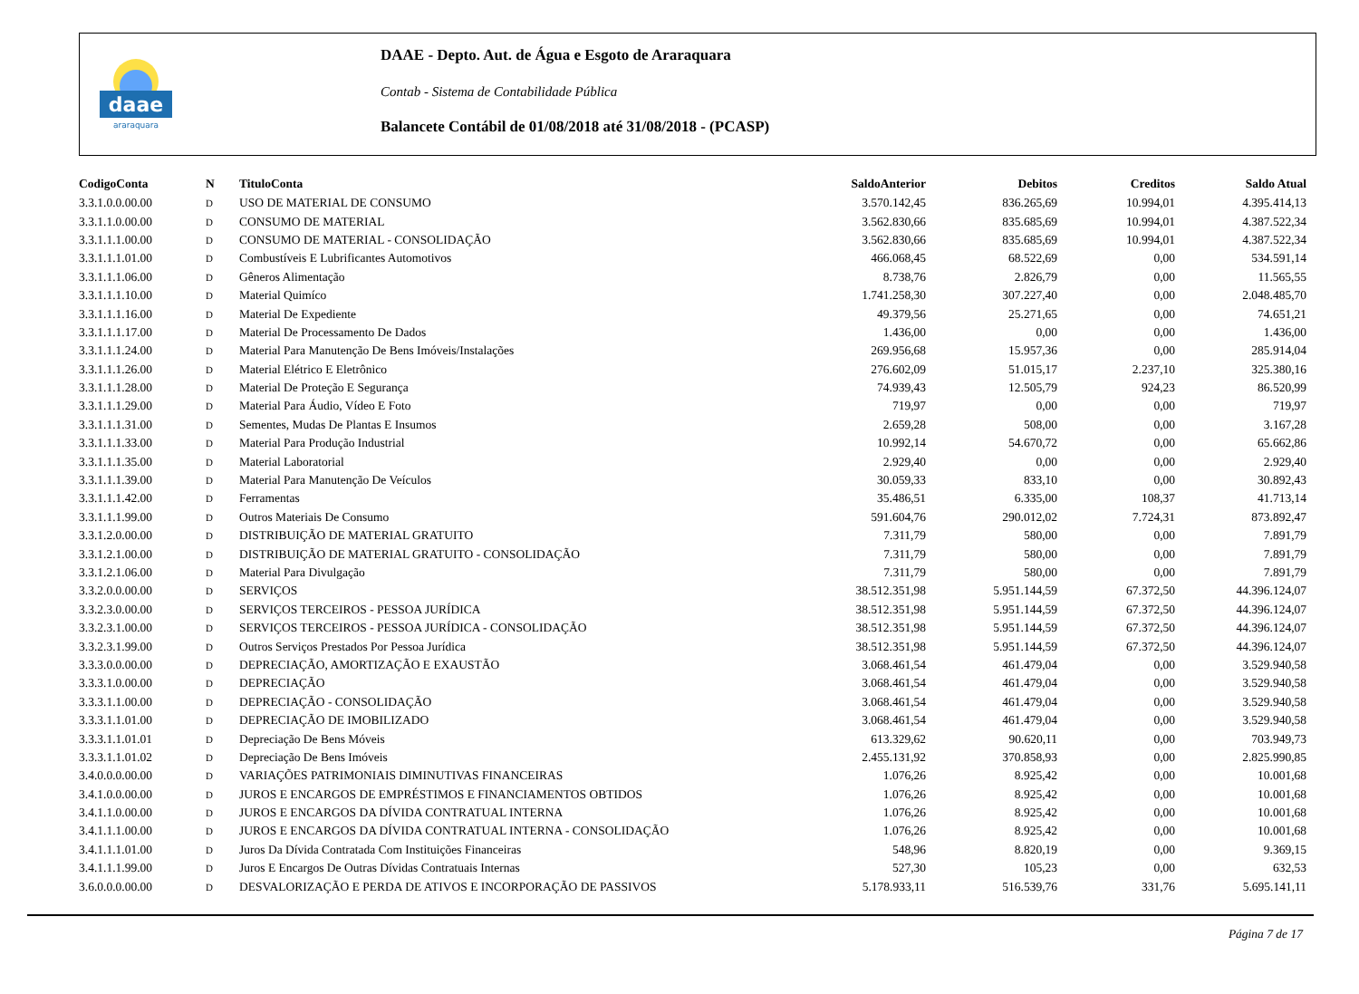daae
araraquara
DAAE - Depto. Aut. de Água e Esgoto de Araraquara
Contab - Sistema de Contabilidade Pública
Balancete Contábil de 01/08/2018 até 31/08/2018 - (PCASP)
| CodigoConta | N | TituloConta | SaldoAnterior | Debitos | Creditos | Saldo Atual |
| --- | --- | --- | --- | --- | --- | --- |
| 3.3.1.0.0.00.00 | D | USO DE MATERIAL DE CONSUMO | 3.570.142,45 | 836.265,69 | 10.994,01 | 4.395.414,13 |
| 3.3.1.1.0.00.00 | D | CONSUMO DE MATERIAL | 3.562.830,66 | 835.685,69 | 10.994,01 | 4.387.522,34 |
| 3.3.1.1.1.00.00 | D | CONSUMO DE MATERIAL - CONSOLIDAÇÃO | 3.562.830,66 | 835.685,69 | 10.994,01 | 4.387.522,34 |
| 3.3.1.1.1.01.00 | D | Combustíveis E Lubrificantes Automotivos | 466.068,45 | 68.522,69 | 0,00 | 534.591,14 |
| 3.3.1.1.1.06.00 | D | Gêneros Alimentação | 8.738,76 | 2.826,79 | 0,00 | 11.565,55 |
| 3.3.1.1.1.10.00 | D | Material Quimíco | 1.741.258,30 | 307.227,40 | 0,00 | 2.048.485,70 |
| 3.3.1.1.1.16.00 | D | Material De Expediente | 49.379,56 | 25.271,65 | 0,00 | 74.651,21 |
| 3.3.1.1.1.17.00 | D | Material De Processamento De Dados | 1.436,00 | 0,00 | 0,00 | 1.436,00 |
| 3.3.1.1.1.24.00 | D | Material Para Manutenção De Bens Imóveis/Instalações | 269.956,68 | 15.957,36 | 0,00 | 285.914,04 |
| 3.3.1.1.1.26.00 | D | Material Elétrico E Eletrônico | 276.602,09 | 51.015,17 | 2.237,10 | 325.380,16 |
| 3.3.1.1.1.28.00 | D | Material De Proteção E Segurança | 74.939,43 | 12.505,79 | 924,23 | 86.520,99 |
| 3.3.1.1.1.29.00 | D | Material Para Áudio, Vídeo E Foto | 719,97 | 0,00 | 0,00 | 719,97 |
| 3.3.1.1.1.31.00 | D | Sementes, Mudas De Plantas E Insumos | 2.659,28 | 508,00 | 0,00 | 3.167,28 |
| 3.3.1.1.1.33.00 | D | Material Para Produção Industrial | 10.992,14 | 54.670,72 | 0,00 | 65.662,86 |
| 3.3.1.1.1.35.00 | D | Material Laboratorial | 2.929,40 | 0,00 | 0,00 | 2.929,40 |
| 3.3.1.1.1.39.00 | D | Material Para Manutenção De Veículos | 30.059,33 | 833,10 | 0,00 | 30.892,43 |
| 3.3.1.1.1.42.00 | D | Ferramentas | 35.486,51 | 6.335,00 | 108,37 | 41.713,14 |
| 3.3.1.1.1.99.00 | D | Outros Materiais De Consumo | 591.604,76 | 290.012,02 | 7.724,31 | 873.892,47 |
| 3.3.1.2.0.00.00 | D | DISTRIBUIÇÃO DE MATERIAL GRATUITO | 7.311,79 | 580,00 | 0,00 | 7.891,79 |
| 3.3.1.2.1.00.00 | D | DISTRIBUIÇÃO DE MATERIAL GRATUITO - CONSOLIDAÇÃO | 7.311,79 | 580,00 | 0,00 | 7.891,79 |
| 3.3.1.2.1.06.00 | D | Material Para Divulgação | 7.311,79 | 580,00 | 0,00 | 7.891,79 |
| 3.3.2.0.0.00.00 | D | SERVIÇOS | 38.512.351,98 | 5.951.144,59 | 67.372,50 | 44.396.124,07 |
| 3.3.2.3.0.00.00 | D | SERVIÇOS TERCEIROS - PESSOA JURÍDICA | 38.512.351,98 | 5.951.144,59 | 67.372,50 | 44.396.124,07 |
| 3.3.2.3.1.00.00 | D | SERVIÇOS TERCEIROS - PESSOA JURÍDICA - CONSOLIDAÇÃO | 38.512.351,98 | 5.951.144,59 | 67.372,50 | 44.396.124,07 |
| 3.3.2.3.1.99.00 | D | Outros Serviços Prestados Por Pessoa Jurídica | 38.512.351,98 | 5.951.144,59 | 67.372,50 | 44.396.124,07 |
| 3.3.3.0.0.00.00 | D | DEPRECIAÇÃO, AMORTIZAÇÃO E EXAUSTÃO | 3.068.461,54 | 461.479,04 | 0,00 | 3.529.940,58 |
| 3.3.3.1.0.00.00 | D | DEPRECIAÇÃO | 3.068.461,54 | 461.479,04 | 0,00 | 3.529.940,58 |
| 3.3.3.1.1.00.00 | D | DEPRECIAÇÃO - CONSOLIDAÇÃO | 3.068.461,54 | 461.479,04 | 0,00 | 3.529.940,58 |
| 3.3.3.1.1.01.00 | D | DEPRECIAÇÃO DE IMOBILIZADO | 3.068.461,54 | 461.479,04 | 0,00 | 3.529.940,58 |
| 3.3.3.1.1.01.01 | D | Depreciação De Bens Móveis | 613.329,62 | 90.620,11 | 0,00 | 703.949,73 |
| 3.3.3.1.1.01.02 | D | Depreciação De Bens Imóveis | 2.455.131,92 | 370.858,93 | 0,00 | 2.825.990,85 |
| 3.4.0.0.0.00.00 | D | VARIAÇÕES PATRIMONIAIS DIMINUTIVAS FINANCEIRAS | 1.076,26 | 8.925,42 | 0,00 | 10.001,68 |
| 3.4.1.0.0.00.00 | D | JUROS E ENCARGOS DE EMPRÉSTIMOS E FINANCIAMENTOS OBTIDOS | 1.076,26 | 8.925,42 | 0,00 | 10.001,68 |
| 3.4.1.1.0.00.00 | D | JUROS E ENCARGOS DA DÍVIDA CONTRATUAL INTERNA | 1.076,26 | 8.925,42 | 0,00 | 10.001,68 |
| 3.4.1.1.1.00.00 | D | JUROS E ENCARGOS DA DÍVIDA CONTRATUAL INTERNA - CONSOLIDAÇÃO | 1.076,26 | 8.925,42 | 0,00 | 10.001,68 |
| 3.4.1.1.1.01.00 | D | Juros Da Dívida Contratada Com Instituições Financeiras | 548,96 | 8.820,19 | 0,00 | 9.369,15 |
| 3.4.1.1.1.99.00 | D | Juros E Encargos De Outras Dívidas Contratuais Internas | 527,30 | 105,23 | 0,00 | 632,53 |
| 3.6.0.0.0.00.00 | D | DESVALORIZAÇÃO E PERDA DE ATIVOS E INCORPORAÇÃO DE PASSIVOS | 5.178.933,11 | 516.539,76 | 331,76 | 5.695.141,11 |
Página 7 de 17